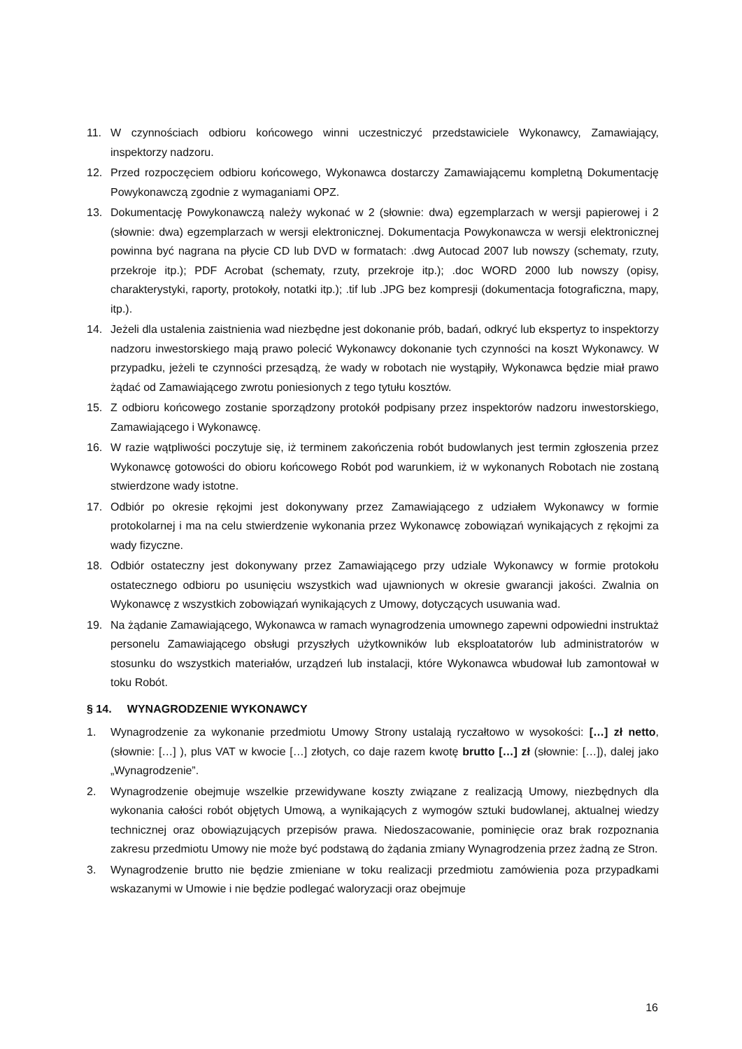11. W czynnościach odbioru końcowego winni uczestniczyć przedstawiciele Wykonawcy, Zamawiający, inspektorzy nadzoru.
12. Przed rozpoczęciem odbioru końcowego, Wykonawca dostarczy Zamawiającemu kompletną Dokumentację Powykonawczą zgodnie z wymaganiami OPZ.
13. Dokumentację Powykonawczą należy wykonać w 2 (słownie: dwa) egzemplarzach w wersji papierowej i 2 (słownie: dwa) egzemplarzach w wersji elektronicznej. Dokumentacja Powykonawcza w wersji elektronicznej powinna być nagrana na płycie CD lub DVD w formatach: .dwg Autocad 2007 lub nowszy (schematy, rzuty, przekroje itp.); PDF Acrobat (schematy, rzuty, przekroje itp.); .doc WORD 2000 lub nowszy (opisy, charakterystyki, raporty, protokoły, notatki itp.); .tif lub .JPG bez kompresji (dokumentacja fotograficzna, mapy, itp.).
14. Jeżeli dla ustalenia zaistnienia wad niezbędne jest dokonanie prób, badań, odkryć lub ekspertyz to inspektorzy nadzoru inwestorskiego mają prawo polecić Wykonawcy dokonanie tych czynności na koszt Wykonawcy. W przypadku, jeżeli te czynności przesądzą, że wady w robotach nie wystąpiły, Wykonawca będzie miał prawo żądać od Zamawiającego zwrotu poniesionych z tego tytułu kosztów.
15. Z odbioru końcowego zostanie sporządzony protokół podpisany przez inspektorów nadzoru inwestorskiego, Zamawiającego i Wykonawcę.
16. W razie wątpliwości poczytuje się, iż terminem zakończenia robót budowlanych jest termin zgłoszenia przez Wykonawcę gotowości do obioru końcowego Robót pod warunkiem, iż w wykonanych Robotach nie zostaną stwierdzone wady istotne.
17. Odbiór po okresie rękojmi jest dokonywany przez Zamawiającego z udziałem Wykonawcy w formie protokolarnej i ma na celu stwierdzenie wykonania przez Wykonawcę zobowiązań wynikających z rękojmi za wady fizyczne.
18. Odbiór ostateczny jest dokonywany przez Zamawiającego przy udziale Wykonawcy w formie protokołu ostatecznego odbioru po usunięciu wszystkich wad ujawnionych w okresie gwarancji jakości. Zwalnia on Wykonawcę z wszystkich zobowiązań wynikających z Umowy, dotyczących usuwania wad.
19. Na żądanie Zamawiającego, Wykonawca w ramach wynagrodzenia umownego zapewni odpowiedni instruktaż personelu Zamawiającego obsługi przyszłych użytkowników lub eksploatatorów lub administratorów w stosunku do wszystkich materiałów, urządzeń lub instalacji, które Wykonawca wbudował lub zamontował w toku Robót.
§ 14. WYNAGRODZENIE WYKONAWCY
1. Wynagrodzenie za wykonanie przedmiotu Umowy Strony ustalają ryczałtowo w wysokości: […] zł netto, (słownie: […] ), plus VAT w kwocie […] złotych, co daje razem kwotę brutto […] zł (słownie: […]), dalej jako „Wynagrodzenie”.
2. Wynagrodzenie obejmuje wszelkie przewidywane koszty związane z realizacją Umowy, niezbędnych dla wykonania całości robót objętych Umową, a wynikających z wymogów sztuki budowlanej, aktualnej wiedzy technicznej oraz obowiązujących przepisów prawa. Niedoszacowanie, pominięcie oraz brak rozpoznania zakresu przedmiotu Umowy nie może być podstawą do żądania zmiany Wynagrodzenia przez żadną ze Stron.
3. Wynagrodzenie brutto nie będzie zmieniane w toku realizacji przedmiotu zamówienia poza przypadkami wskazanymi w Umowie i nie będzie podlegać waloryzacji oraz obejmuje
16